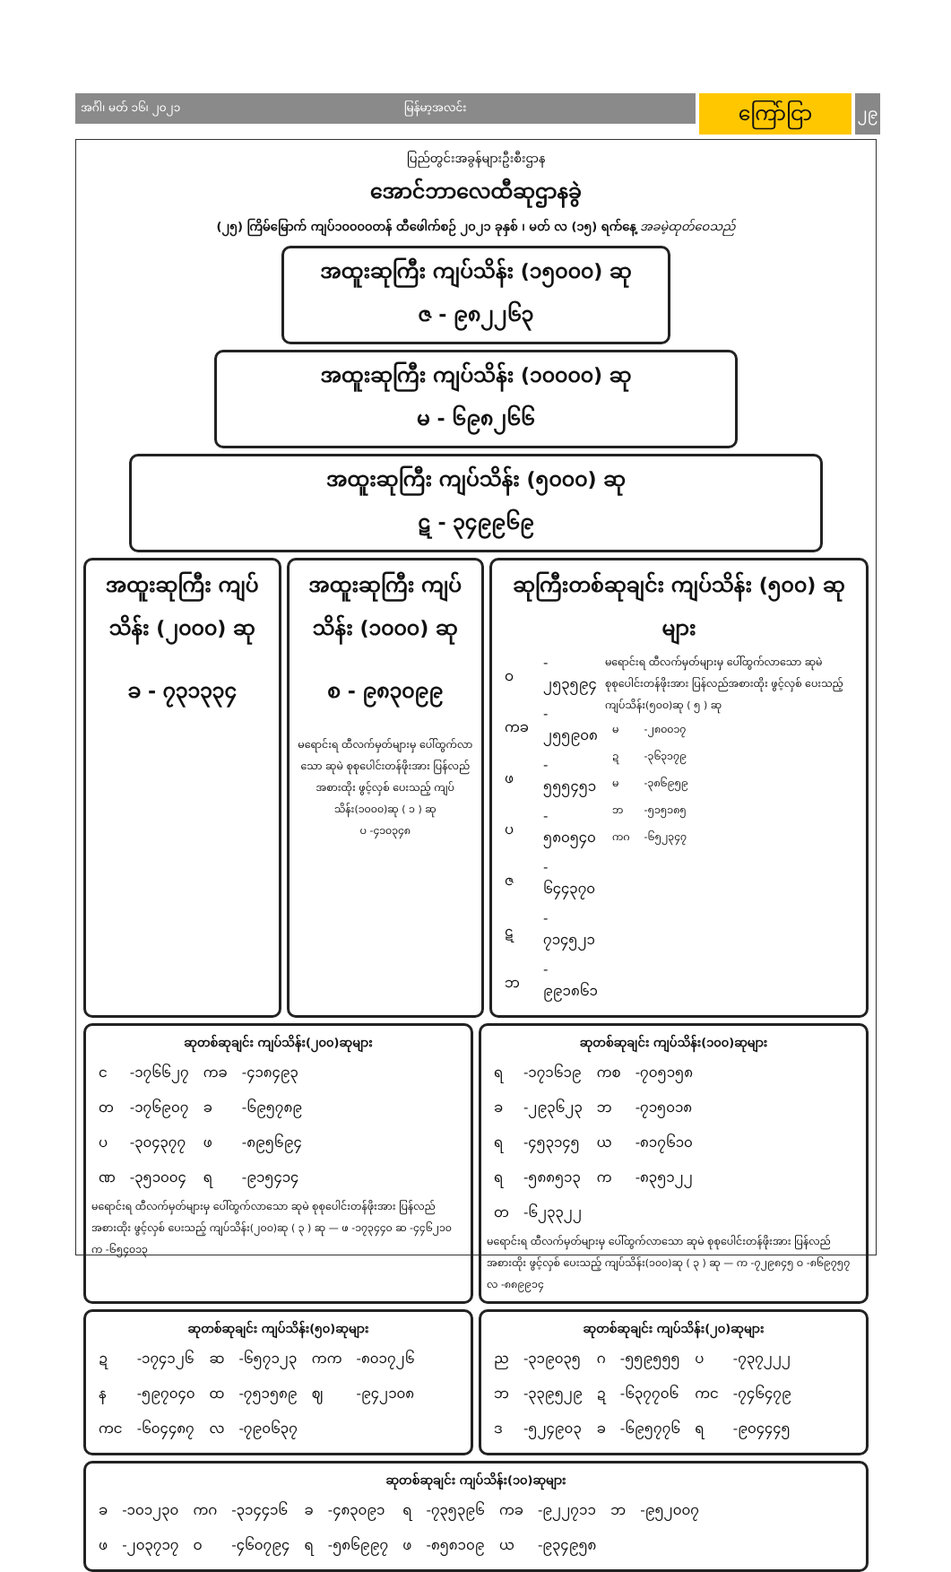အင်္ဂါ၊ မတ် ၁၆၊ ၂၀၂၁ မြန်မာ့အလင်း
ကြော်ငြာ ၂၉
ပြည်တွင်းအခွန်များဦးစီးဌာန
အောင်ဘာလေထီဆုဌာနခွဲ
(၂၅) ကြိမ်မြောက် ကျပ်၁၀၀၀၀တန် ထီဖေါက်စဉ် ၂၀၂၁ ခုနှစ် ၊ မတ် လ (၁၅) ရက်နေ့ အခမဲ့ထုတ်ဝေသည်
အထူးဆုကြီး ကျပ်သိန်း (၁၅၀၀၀) ဆု
ဇ - ၉၈၂၂၆၃
အထူးဆုကြီး ကျပ်သိန်း (၁၀၀၀၀) ဆု
မ - ၆၉၈၂၆၆
အထူးဆုကြီး ကျပ်သိန်း (၅၀၀၀) ဆု
ဋ - ၃၄၉၉၆၉
အထူးဆုကြီး ကျပ်သိန်း (၂၀၀၀) ဆု
ခ - ၇၃၁၃၃၄
အထူးဆုကြီး ကျပ်သိန်း (၁၀၀၀) ဆု
စ - ၉၈၃၀၉၉
မရောင်းရ ထီလက်မှတ်များမှ ပေါ်ထွက်လာသော ဆုမဲ စုစုပေါင်းတန်ဖိုးအား ပြန်လည်အစားထိုး ဖွင့်လှစ် ပေးသည့် ကျပ်သိန်း(၁၀၀၀)ဆု ( ၁ ) ဆု
ပ -၄၁၀၃၄၈
ဆုကြီးတစ်ဆုချင်း ကျပ်သိန်း (၅၀၀) ဆုများ
| ဝ | - ၂၅၃၅၉၄ |
| ကခ | - ၂၅၅၉၀၈ |
| ဖ | - ၅၅၅၄၅၁ |
| ပ | - ၅၈၀၅၄၀ |
| ဇ | - ၆၄၄၃၇၀ |
| ဋ | - ၇၁၄၅၂၁ |
| ဘ | - ၉၉၁၈၆၁ |
မရောင်းရ ထီလက်မှတ်များမှ ပေါ်ထွက်လာသော ဆုမဲ စုစုပေါင်းတန်ဖိုးအား ပြန်လည်အစားထိုး ဖွင့်လှစ် ပေးသည့် ကျပ်သိန်း(၅၀၀)ဆု ( ၅ ) ဆု
| မ | -၂၈၀၀၁၇ |
| ဍ | -၃၆၃၁၇၉ |
| မ | -၃၈၆၉၅၉ |
| ဘ | -၅၁၅၁၈၅ |
| ကဂ | -၆၅၂၃၄၇ |
ဆုတစ်ဆုချင်း ကျပ်သိန်း(၂၀၀)ဆုများ
| င | -၁၇၆၆၂၇ | ကခ | -၄၁၈၄၉၃ |
| တ | -၁၇၆၉၀၇ | ခ | -၆၉၅၇၈၉ |
| ပ | -၃၀၄၃၇၇ | ဖ | -၈၉၅၆၉၄ |
| ဏ | -၃၅၁၀၀၄ | ရ | -၉၁၅၄၁၄ |
မရောင်းရ ထီလက်မှတ်များမှ ပေါ်ထွက်လာသော ဆုမဲ စုစုပေါင်းတန်ဖိုးအား ပြန်လည်အစားထိုး ဖွင့်လှစ် ပေးသည့် ကျပ်သိန်း(၂၀၀)ဆု ( ၃ ) ဆု — ဖ -၁၇၃၄၄၀ ဆ -၄၄၆၂၁၀ က -၆၅၄၀၁၃
ဆုတစ်ဆုချင်း ကျပ်သိန်း(၁၀၀)ဆုများ
| ရ | -၁၇၁၆၁၉ | ကစ | -၇၀၅၁၅၈ |
| ခ | -၂၉၃၆၂၃ | ဘ | -၇၁၅၀၁၈ |
| ရ | -၄၅၃၁၄၅ | ယ | -၈၁၇၆၁၀ |
| ရ | -၅၈၈၅၁၃ | က | -၈၃၅၁၂၂ |
| တ | -၆၂၃၃၂၂ | | |
မရောင်းရ ထီလက်မှတ်များမှ ပေါ်ထွက်လာသော ဆုမဲ စုစုပေါင်းတန်ဖိုးအား ပြန်လည်အစားထိုး ဖွင့်လှစ် ပေးသည့် ကျပ်သိန်း(၁၀၀)ဆု ( ၃ ) ဆု — က -၇၂၉၈၄၅ ဝ -၈၆၉၇၅၇ လ -၈၈၉၉၁၄
ဆုတစ်ဆုချင်း ကျပ်သိန်း(၅၀)ဆုများ
| ဍ | -၁၇၄၁၂၆ | ဆ | -၆၅၇၁၂၃ | ကက | -၈၀၁၇၂၆ |
| န | -၅၉၇၀၄၀ | ထ | -၇၅၁၅၈၉ | ဈ | -၉၄၂၁၀၈ |
| ကင | -၆၀၄၄၈၇ | လ | -၇၉၀၆၃၇ | | |
ဆုတစ်ဆုချင်း ကျပ်သိန်း(၂၀)ဆုများ
| ည | -၃၁၉၀၃၅ | ဂ | -၅၅၉၅၅၅ | ပ | -၇၃၇၂၂၂ |
| ဘ | -၃၃၉၅၂၉ | ဍ | -၆၃၇၇၀၆ | ကင | -၇၄၆၄၇၉ |
| ဒ | -၅၂၄၉၀၃ | ခ | -၆၉၅၇၇၆ | ရ | -၉၀၄၄၄၅ |
ဆုတစ်ဆုချင်း ကျပ်သိန်း(၁၀)ဆုများ
| ခ | -၁၀၁၂၃၀ | ကဂ | -၃၁၄၄၁၆ | ခ | -၄၈၃၀၉၁ | ရ | -၇၃၅၃၉၆ | ကခ | -၉၂၂၇၁၁ | ဘ | -၉၅၂၀၀၇ |
| ဖ | -၂၀၃၇၁၇ | ဝ | -၄၆၀၇၉၄ | ရ | -၅၈၆၉၉၇ | ဖ | -၈၅၈၁၀၉ | ယ | -၉၃၄၉၅၈ | | |